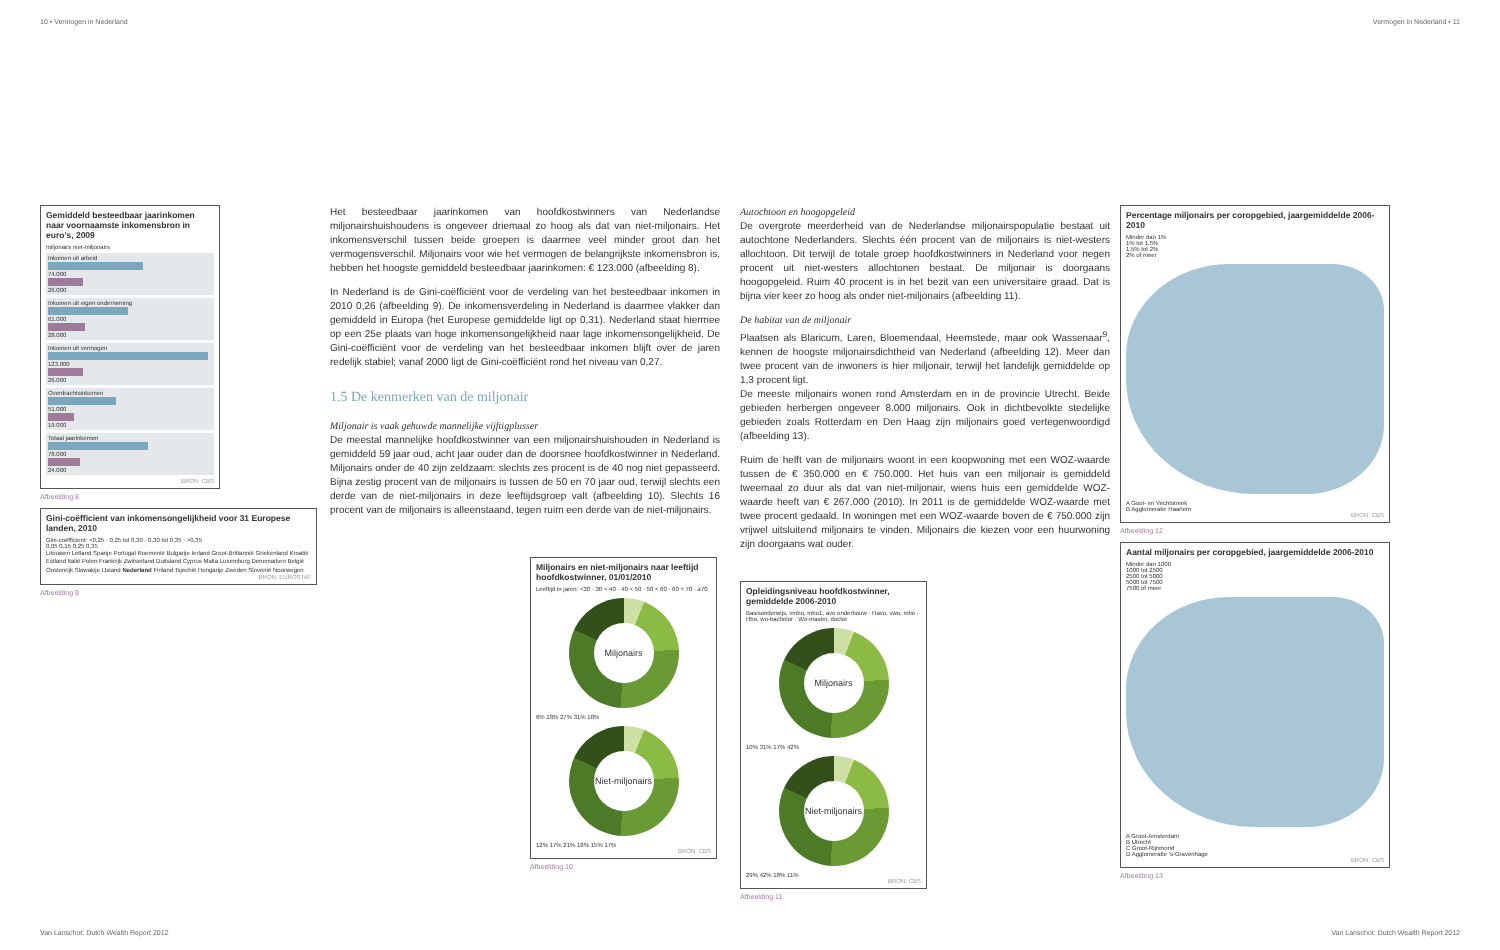10 • Vermogen in Nederland Vermogen in Nederland • 11
Gemiddeld besteedbaar jaarinkomen naar voornaamste inkomensbron in euro’s, 2009
miljonairs niet-miljonairs
Inkomen uit arbeid
74.000
26.000
Inkomen uit eigen onderneming
61.000
28.000
Inkomen uit vermogen
123.000
26.000
Overdrachtsinkomen
51.000
19.000
Totaal jaarinkomen
78.000
24.000
BRON: CBS
Afbeelding 8
Gini-coëfficient van inkomensongelijkheid voor 31 Europese landen, 2010
Gini-coëfficient: <0,25 · 0,25 tot 0,30 · 0,30 tot 0,35 · >0,35
0,05 0,15 0,25 0,35
Litouwen Letland Spanje Portugal Roemenië Bulgarije Ierland Groot-Brittannië Griekenland Kroatië Estland Italië Polen Frankrijk Zwitserland Duitsland Cyprus Malta Luxemburg Denemarken België Oostenrijk Slowakije IJsland Nederland Finland Tsjechië Hongarije Zweden Slovenië Noorwegen
BRON: EUROSTAT
Afbeelding 9
Het besteedbaar jaarinkomen van hoofdkostwinners van Nederlandse miljonairshuishoudens is ongeveer driemaal zo hoog als dat van niet-miljonairs. Het inkomensverschil tussen beide groepen is daarmee veel minder groot dan het vermogensverschil. Miljonairs voor wie het vermogen de belangrijkste inkomensbron is, hebben het hoogste gemiddeld besteedbaar jaarinkomen: € 123.000 (afbeelding 8).
In Nederland is de Gini-coëfficiënt voor de verdeling van het besteedbaar inkomen in 2010 0,26 (afbeelding 9). De inkomensverdeling in Nederland is daarmee vlakker dan gemiddeld in Europa (het Europese gemiddelde ligt op 0,31). Nederland staat hiermee op een 25e plaats van hoge inkomensongelijkheid naar lage inkomensongelijkheid. De Gini-coëfficiënt voor de verdeling van het besteedbaar inkomen blijft over de jaren redelijk stabiel; vanaf 2000 ligt de Gini-coëfficiënt rond het niveau van 0,27.
1.5 De kenmerken van de miljonair
Miljonair is vaak gehuwde mannelijke vijftigplusser
De meestal mannelijke hoofdkostwinner van een miljonairshuishouden in Nederland is gemiddeld 59 jaar oud, acht jaar ouder dan de doorsnee hoofdkostwinner in Nederland. Miljonairs onder de 40 zijn zeldzaam: slechts zes procent is de 40 nog niet gepasseerd. Bijna zestig procent van de miljonairs is tussen de 50 en 70 jaar oud, terwijl slechts een derde van de niet-miljonairs in deze leeftijdsgroep valt (afbeelding 10). Slechts 16 procent van de miljonairs is alleenstaand, tegen ruim een derde van de niet-miljonairs.
Miljonairs en niet-miljonairs naar leeftijd hoofdkostwinner, 01/01/2010
Leeftijd in jaren: <30 · 30 < 40 · 40 < 50 · 50 < 60 · 60 < 70 · ≥70
Miljonairs
6% 18% 27% 31% 18%
Niet-miljonairs
12% 17% 21% 18% 15% 17%
BRON: CBS
Afbeelding 10
Autochtoon en hoogopgeleid
De overgrote meerderheid van de Nederlandse miljonairspopulatie bestaat uit autochtone Nederlanders. Slechts één procent van de miljonairs is niet-westers allochtoon. Dit terwijl de totale groep hoofdkostwinners in Nederland voor negen procent uit niet-westers allochtonen bestaat. De miljonair is doorgaans hoogopgeleid. Ruim 40 procent is in het bezit van een universitaire graad. Dat is bijna vier keer zo hoog als onder niet-miljonairs (afbeelding 11).
De habitat van de miljonair
Plaatsen als Blaricum, Laren, Bloemendaal, Heemstede, maar ook Wassenaar<sup>9</sup>, kennen de hoogste miljonairsdichtheid van Nederland (afbeelding 12). Meer dan twee procent van de inwoners is hier miljonair, terwijl het landelijk gemiddelde op 1,3 procent ligt.
De meeste miljonairs wonen rond Amsterdam en in de provincie Utrecht. Beide gebieden herbergen ongeveer 8.000 miljonairs. Ook in dichtbevolkte stedelijke gebieden zoals Rotterdam en Den Haag zijn miljonairs goed vertegenwoordigd (afbeelding 13).
Ruim de helft van de miljonairs woont in een koopwoning met een WOZ-waarde tussen de € 350.000 en € 750.000. Het huis van een miljonair is gemiddeld tweemaal zo duur als dat van niet-miljonair, wiens huis een gemiddelde WOZ-waarde heeft van € 267.000 (2010). In 2011 is de gemiddelde WOZ-waarde met twee procent gedaald. In woningen met een WOZ-waarde boven de € 750.000 zijn vrijwel uitsluitend miljonairs te vinden. Miljonairs die kiezen voor een huurwoning zijn doorgaans wat ouder.
Opleidingsniveau hoofdkostwinner, gemiddelde 2006-2010
Basisonderwijs, vmbo, mbo1, avo onderbouw · Havo, vwo, mbo · Hbo, wo-bachelor · Wo-master, doctor
Miljonairs
10% 31% 17% 42%
Niet-miljonairs
29% 42% 18% 11%
BRON: CBS
Afbeelding 11
Percentage miljonairs per coropgebied, jaargemiddelde 2006-2010
Minder dan 1%
1% tot 1,5%
1,5% tot 2%
2% of meer
A Gooi- en Vechtstreek
B Agglomeratie Haarlem
BRON: CBS
Afbeelding 12
Aantal miljonairs per coropgebied, jaargemiddelde 2006-2010
Minder dan 1000
1000 tot 2500
2500 tot 5000
5000 tot 7500
7500 of meer
A Groot-Amsterdam
B Utrecht
C Groot-Rijnmond
D Agglomeratie ’s-Gravenhage
BRON: CBS
Afbeelding 13
Van Lanschot: Dutch Wealth Report 2012 Van Lanschot: Dutch Wealth Report 2012